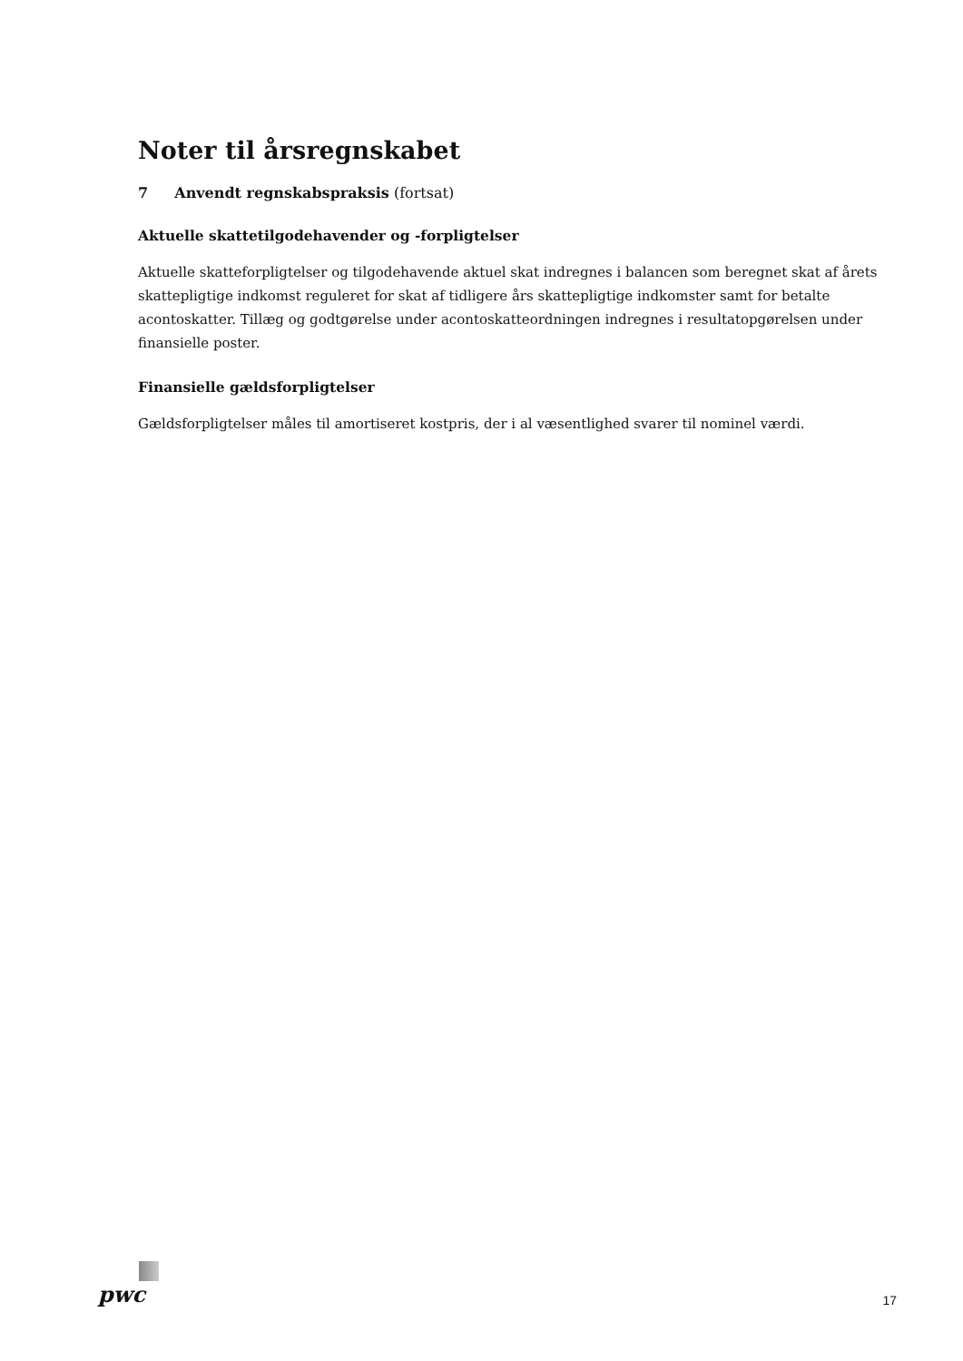Noter til årsregnskabet
7 Anvendt regnskabspraksis (fortsat)
Aktuelle skattetilgodehavender og -forpligtelser
Aktuelle skatteforpligtelser og tilgodehavende aktuel skat indregnes i balancen som beregnet skat af årets skattepligtige indkomst reguleret for skat af tidligere års skattepligtige indkomster samt for betalte acontoskatter. Tillæg og godtgørelse under acontoskatteordningen indregnes i resultatopgørelsen under finansielle poster.
Finansielle gældsforpligtelser
Gældsforpligtelser måles til amortiseret kostpris, der i al væsentlighed svarer til nominel værdi.
pwc
17